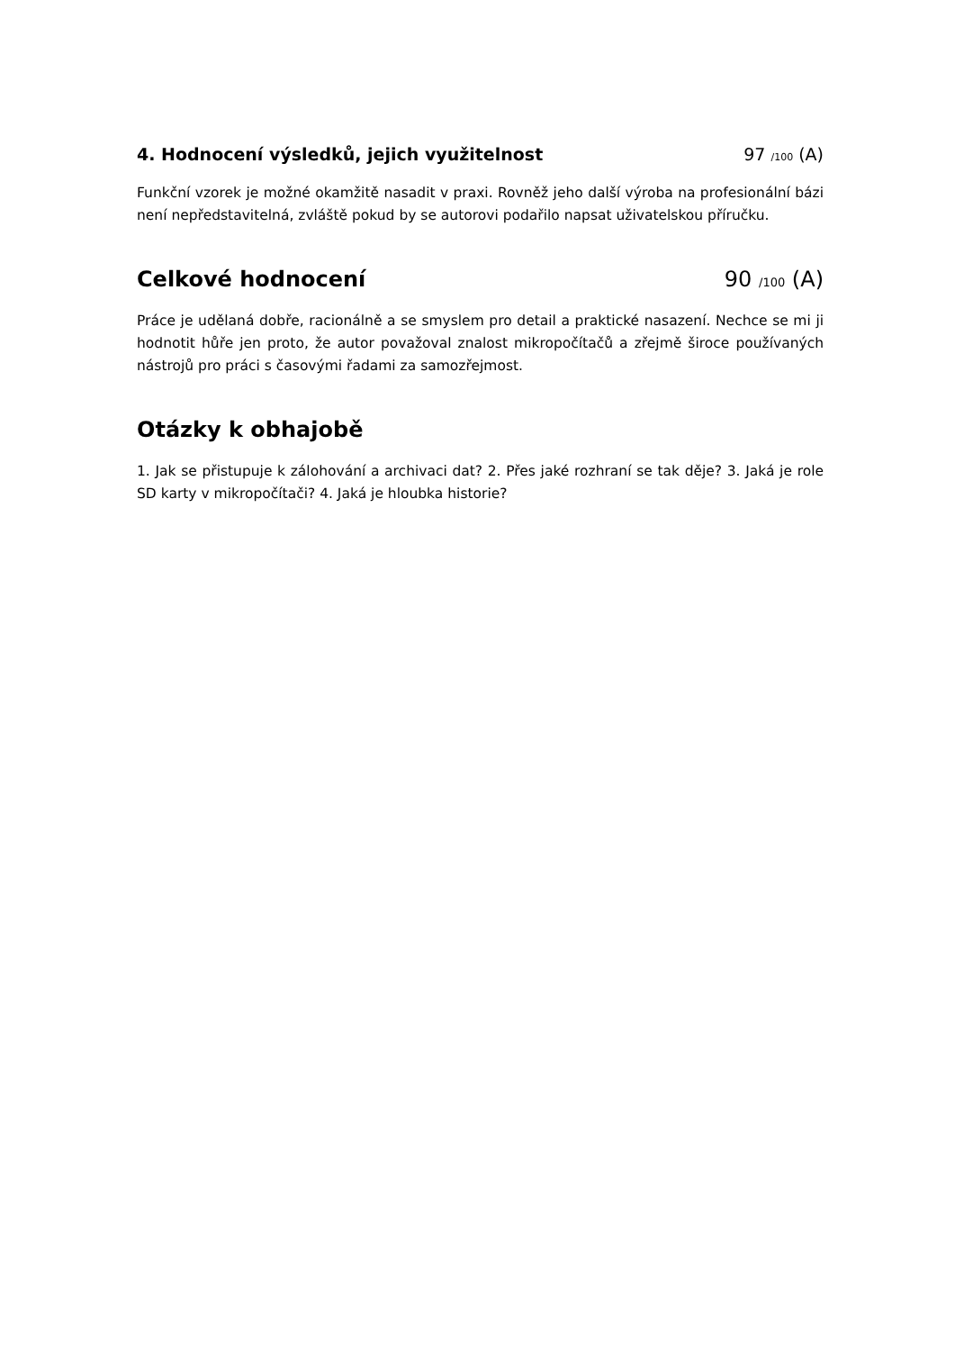4. Hodnocení výsledků, jejich využitelnost
97 /100 (A)
Funkční vzorek je možné okamžitě nasadit v praxi. Rovněž jeho další výroba na profesionální bázi není nepředstavitelná, zvláště pokud by se autorovi podařilo napsat uživatelskou příručku.
Celkové hodnocení 90 /100 (A)
Práce je udělaná dobře, racionálně a se smyslem pro detail a praktické nasazení. Nechce se mi ji hodnotit hůře jen proto, že autor považoval znalost mikropočítačů a zřejmě široce používaných nástrojů pro práci s časovými řadami za samozřejmost.
Otázky k obhajobě
1. Jak se přistupuje k zálohování a archivaci dat? 2. Přes jaké rozhraní se tak děje? 3. Jaká je role SD karty v mikropočítači? 4. Jaká je hloubka historie?